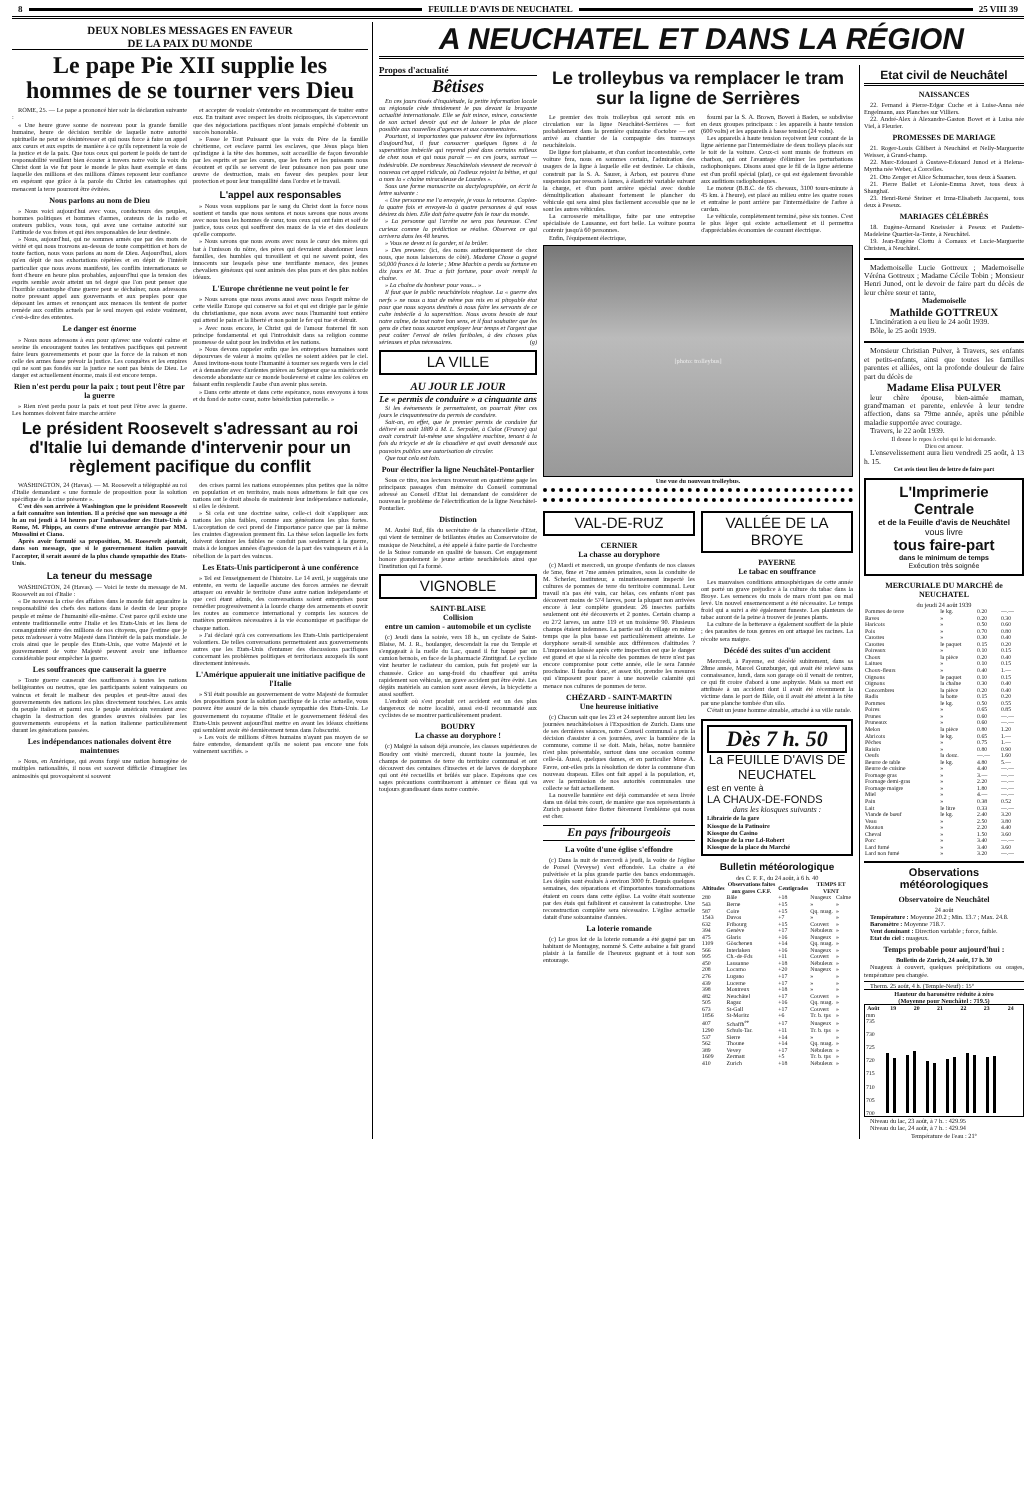8 FEUILLE D'AVIS DE NEUCHATEL 25 VIII 39
DEUX NOBLES MESSAGES EN FAVEUR
DE LA PAIX DU MONDE
Le pape Pie XII supplie les hommes de se tourner vers Dieu
ROME, 25. — Le pape a prononcé hier soir la déclaration suivante :
« Une heure grave sonne de nouveau pour la grande famille humaine, heure de décision terrible de laquelle notre autorité spirituelle ne peut se désintéresser et qui nous force à faire un appel aux cœurs et aux esprits de manière à ce qu'ils reprennent la voie de la justice et de la paix. Que tous ceux qui portent le poids de tant de responsabilité veuillent bien écouter à travers notre voix la voix du Christ dont la vie fut pour le monde le plus haut exemple et dans laquelle des millions et des millions d'âmes reposent leur confiance en espérant que grâce à la parole du Christ les catastrophes qui menacent la terre pourront être évitées.
Nous parlons au nom de Dieu
» Nous voici aujourd'hui avec vous, conducteurs des peuples, hommes politiques et hommes d'armes, orateurs de la radio et orateurs publics, vous tous, qui avez une certaine autorité sur l'attitude de vos frères et qui êtes responsables de leur destinée.
» Nous, aujourd'hui, qui ne sommes armés que par des mots de vérité et qui nous trouvons au-dessus de toute compétition et hors de toute faction, nous vous parlons au nom de Dieu. Aujourd'hui, alors qu'en dépit de nos exhortations répétées et en dépit de l'intérêt particulier que nous avons manifesté, les conflits internationaux se font d'heure en heure plus probables, aujourd'hui que la tension des esprits semble avoir atteint un tel degré que l'on peut penser que l'horrible catastrophe d'une guerre peut se déchaîner, nous adressons notre pressant appel aux gouvernants et aux peuples pour que déposant les armes et renonçant aux menaces ils tentent de porter remède aux conflits actuels par le seul moyen qui existe vraiment, c'est-à-dire des ententes.
Le danger est énorme
» Nous nous adressons à eux pour qu'avec une volonté calme et sereine ils encouragent toutes les tentatives pacifiques qui peuvent faire leurs gouvernements et pour que la force de la raison et non celle des armes fasse prévoir la justice. Les conquêtes et les empires qui ne sont pas fondés sur la justice ne sont pas bénis de Dieu. Le danger est actuellement énorme, mais il est encore temps.
Rien n'est perdu pour la paix ; tout peut l'être par la guerre
» Rien n'est perdu pour la paix et tout peut l'être avec la guerre. Les hommes doivent faire marche arrière
et accepter de vouloir s'entendre en recommençant de traiter entre eux. En traitant avec respect les droits réciproques, ils s'apercevront que des négociations pacifiques n'ont jamais empêché d'obtenir un succès honorable.
» Fasse le Tout Puissant que la voix du Père de la famille chrétienne, cet esclave parmi les esclaves, que Jésus plaça bien qu'indigne à la tête des hommes, soit accueillie de façon favorable par les esprits et par les cœurs, que les forts et les puissants nous écoutent et qu'ils se servent de leur puissance non pas pour une œuvre de destruction, mais en faveur des peuples pour leur protection et pour leur tranquillité dans l'ordre et le travail.
L'appel aux responsables
» Nous vous supplions par le sang du Christ dont la force nous soutient et tandis que nous sentons et nous savons que nous avons avec nous tous les hommes de cœur, tous ceux qui ont faim et soif de justice, tous ceux qui souffrent des maux de la vie et des douleurs qu'elle comporte.
» Nous savons que nous avons avec nous le cœur des mères qui bat à l'unisson du nôtre, des pères qui devraient abandonner leurs familles, des humbles qui travaillent et qui ne savent point, des innocents sur lesquels pèse une terrifiante menace, des jeunes chevaliers généraux qui sont animés des plus purs et des plus nobles idéaux.
L'Europe chrétienne ne veut point le fer
» Nous savons que nous avons aussi avec nous l'esprit même de cette vieille Europe qui conserve sa foi et qui est dirigée par le génie du christianisme, que nous avons avec nous l'humanité tout entière qui attend le pain et la liberté et non point le fer qui tue et détruit.
» Avec nous encore, le Christ qui de l'amour fraternel fit son principe fondamental et qui l'introduisit dans sa religion comme promesse de salut pour les individus et les nations.
» Nous devons rappeler enfin que les entreprises humaines sont dépourvues de valeur à moins qu'elles ne soient aidées par le ciel. Aussi invitons-nous toute l'humanité à tourner ses regards vers le ciel et à demander avec d'ardentes prières au Seigneur que sa miséricorde descende abondante sur ce monde bouleversé et calme les colères en faisant enfin resplendir l'aube d'un avenir plus serein.
» Dans cette attente et dans cette espérance, nous envoyons à tous et du fond de notre cœur, notre bénédiction paternelle. »
Le président Roosevelt s'adressant au roi d'Italie lui demande d'intervenir pour un règlement pacifique du conflit
WASHINGTON, 24 (Havas). — M. Roosevelt a télégraphié au roi d'Italie demandant « une formule de proposition pour la solution spécifique de la crise présente ».
C'est dès son arrivée à Washington que le président Roosevelt a fait connaître son intention. Il a précisé que son message a été lu au roi jeudi à 14 heures par l'ambassadeur des Etats-Unis à Rome, M. Phipps, au cours d'une entrevue arrangée par MM. Mussolini et Ciano.
Après avoir formulé sa proposition, M. Roosevelt ajoutait, dans son message, que si le gouvernement italien pouvait l'accepter, il serait assuré de la plus chaude sympathie des Etats-Unis.
La teneur du message
WASHINGTON, 24 (Havas). — Voici le texte du message de M. Roosevelt au roi d'Italie :
« De nouveau la crise des affaires dans le monde fait apparaître la responsabilité des chefs des nations dans le destin de leur propre peuple et même de l'humanité elle-même. C'est parce qu'il existe une entente traditionnelle entre l'Italie et les Etats-Unis et les liens de consanguinité entre des millions de nos citoyens, que j'estime que je peux m'adresser à votre Majesté dans l'intérêt de la paix mondiale. Je crois ainsi que le peuple des Etats-Unis, que votre Majesté et le gouvernement de votre Majesté peuvent avoir une influence considérable pour empêcher la guerre.
Les souffrances que causerait la guerre
» Toute guerre causerait des souffrances à toutes les nations belligérantes ou neutres, que les participants soient vainqueurs ou vaincus et ferait le malheur des peuples et peut-être aussi des gouvernements des nations les plus directement touchées. Les amis du peuple italien et parmi eux le peuple américain verraient avec chagrin la destruction des grandes œuvres réalisées par les gouvernements européens et la nation italienne particulièrement durant les générations passées.
Les indépendances nationales doivent être maintenues
» Nous, en Amérique, qui avons forgé une nation homogène de multiples nationalités, il nous est souvent difficile d'imaginer les animosités qui provoquèrent si souvent
des crises parmi les nations européennes plus petites que la nôtre en population et en territoire, mais nous admettons le fait que ces nations ont le droit absolu de maintenir leur indépendance nationale, si elles le désirent.
» Si cela est une doctrine saine, celle-ci doit s'appliquer aux nations les plus faibles, comme aux générations les plus fortes. L'acceptation de ceci prend de l'importance parce que par là même les craintes d'agression prennent fin. La thèse selon laquelle les forts doivent dominer les faibles ne conduit pas seulement à la guerre, mais à de longues années d'agression de la part des vainqueurs et à la rébellion de la part des vaincus.
Les Etats-Unis participeront à une conférence
» Tel est l'enseignement de l'histoire. Le 14 avril, je suggérais une entente, en vertu de laquelle aucune des forces armées ne devrait attaquer ou envahir le territoire d'une autre nation indépendante et que ceci étant admis, des conversations soient entreprises pour remédier progressivement à la lourde charge des armements et ouvrir les routes au commerce international y compris les sources de matières premières nécessaires à la vie économique et pacifique de chaque nation.
» J'ai déclaré qu'à ces conversations les Etats-Unis participeraient volontiers. De telles conversations permettraient aux gouvernements autres que les Etats-Unis d'entamer des discussions pacifiques concernant les problèmes politiques et territoriaux auxquels ils sont directement intéressés.
L'Amérique appuierait une initiative pacifique de l'Italie
» S'il était possible au gouvernement de votre Majesté de formuler des propositions pour la solution pacifique de la crise actuelle, vous pouvez être assuré de la très chaude sympathie des Etats-Unis. Le gouvernement du royaume d'Italie et le gouvernement fédéral des Etats-Unis peuvent aujourd'hui mettre en avant les idéaux chrétiens qui semblent avoir été dernièrement tenus dans l'obscurité.
» Les voix de millions d'êtres humains n'ayant pas moyen de se faire entendre, demandent qu'ils ne soient pas encore une fois vainement sacrifiés. »
A NEUCHATEL ET DANS LA RÉGION
Propos d'actualité
Bêtises
En ces jours tissés d'inquiétude, la petite information locale ou régionale cède timidement le pas devant la bruyante actualité internationale. Elle se fait mince, mince, consciente de son actuel devoir qui est de laisser le plus de place possible aux nouvelles d'agences et aux commentaires.
Pourtant, si importantes que puissent être les informations d'aujourd'hui, il faut consacrer quelques lignes à la superstition imbécile qui reprend pied dans certains milieux de chez nous et qui nous paraît — en ces jours, surtout — indésirable. De nombreux Neuchâtelois viennent de recevoir à nouveau cet appel ridicule, où l'odieux rejoint la bêtise, et qui a nom la « chaîne miraculeuse de Lourdes ».
Sous une forme manuscrite ou dactylographiée, on écrit la lettre suivante :
« Une personne me l'a envoyée, je vous la retourne. Copiez-la quatre fois et envoyez-la à quatre personnes à qui vous désirez du bien. Elle doit faire quatre fois le tour du monde.
» La personne qui l'arrête ne sera pas heureuse. C'est curieux comme la prédiction se réalise. Observez ce qui arrivera dans les 48 heures.
» Vous ne devez ni la garder, ni la brûler.
» Des preuves: (ici, des noms authentiquement de chez nous, que nous laisserons de côté). Madame Chose a gagné 50,000 francs à la loterie ; Mme Machin a perdu sa fortune en dix jours et M. Truc a fait fortune, pour avoir rempli la chaîne.
» La chaîne du bonheur pour vous... »
Il faut que le public neuchâtelois réagisse. La « guerre des nerfs » ne nous a tout de même pas mis en si pitoyable état pour que nous soyons destinés à nous faire les servants de ce culte imbécile à la superstition. Nous avons besoin de tout notre calme, de tout notre bon sens, et il faut souhaiter que les gens de chez nous sauront employer leur temps et l'argent que peut coûter l'envoi de telles fariboles, à des choses plus sérieuses et plus nécessaires. (g)
LA VILLE
AU JOUR LE JOUR
Le « permis de conduire » a cinquante ans
Si les événements le permettaient, on pourrait fêter ces jours le cinquantenaire du permis de conduire.
Sait-on, en effet, que le premier permis de conduire fut délivré en août 1889 à M. L. Serpolet, à Culoz (France) qui avait construit lui-même une singulière machine, tenant à la fois du tricycle et de la chaudière et qui avait demandé aux pouvoirs publics une autorisation de circuler.
Que tout cela est loin.
Pour électrifier la ligne Neuchâtel-Pontarlier
Sous ce titre, nos lecteurs trouveront en quatrième page les principaux passages d'un mémoire du Conseil communal adressé au Conseil d'Etat lui demandant de considérer de nouveau le problème de l'électrification de la ligne Neuchâtel-Pontarlier.
Distinction
M. André Ruf, fils du secrétaire de la chancellerie d'Etat, qui vient de terminer de brillantes études au Conservatoire de musique de Neuchâtel, a été appelé à faire partie de l'orchestre de la Suisse romande en qualité de basson. Cet engagement honore grandement le jeune artiste neuchâtelois ainsi que l'institution qui l'a formé.
VIGNOBLE
SAINT-BLAISE
Collision
entre un camion - automobile et un cycliste
(c) Jeudi dans la soirée, vers 18 h., un cycliste de Saint-Blaise, M. J. R., boulanger, descendait la rue du Temple et s'engageait à la ruelle du Lac, quand il fut happé par un camion bernois, en face de la pharmacie Zintitgraf. Le cycliste vint heurter le radiateur du camion, puis fut projeté sur la chaussée. Grâce au sang-froid du chauffeur qui arrêta rapidement son véhicule, un grave accident put être évité. Les dégâts matériels au camion sont assez élevés, la bicyclette a aussi souffert.
L'endroit où s'est produit cet accident est un des plus dangereux de notre localité, aussi est-il recommandé aux cyclistes de se montrer particulièrement prudent.
BOUDRY
La chasse au doryphore !
(c) Malgré la saison déjà avancée, les classes supérieures de Boudry ont visité mercredi, durant toute la journée, les champs de pommes de terre du territoire communal et ont découvert des centaines d'insectes et de larves de doryphore qui ont été recueillis et brûlés sur place. Espérons que ces sages précautions contribueront à atténuer ce fléau qui va toujours grandissant dans notre contrée.
Le trolleybus va remplacer le tram sur la ligne de Serrières
Le premier des trois trolleybus qui seront mis en circulation sur la ligne Neuchâtel-Serrières — fort probablement dans la première quinzaine d'octobre — est arrivé au chantier de la compagnie des tramways neuchâtelois.
De ligne fort plaisante, et d'un confort incontestable, cette voiture fera, nous en sommes certain, l'admiration des usagers de la ligne à laquelle elle est destinée. Le châssis, construit par la S. A. Saurer, à Arbon, est pourvu d'une suspension par ressorts à lames, à élasticité variable suivant la charge, et d'un pont arrière spécial avec double démultiplication abaissant fortement le plancher du véhicule qui sera ainsi plus facilement accessible que ne le sont les autres véhicules.
La carrosserie métallique, faite par une entreprise spécialisée de Lausanne, est fort belle. La voiture pourra contenir jusqu'à 60 personnes.
Enfin, l'équipement électrique,
fourni par la S. A. Brown, Boveri à Baden, se subdivise en deux groupes principaux : les appareils à haute tension (600 volts) et les appareils à basse tension (24 volts).
Les appareils à haute tension reçoivent leur courant de la ligne aérienne par l'intermédiaire de deux trolleys placés sur le toit de la voiture. Ceux-ci sont munis de frotteurs en charbon, qui ont l'avantage d'éliminer les perturbations radiophoniques. Disons aussi que le fil de la ligne aérienne est d'un profil spécial (plat), ce qui est également favorable aux auditions radiophoniques.
Le moteur (B.B.C. de 65 chevaux, 3100 tours-minute à 45 km. à l'heure), est placé au milieu entre les quatre roues et entraîne le pont arrière par l'intermédiaire de l'arbre à cardan.
Le véhicule, complètement terminé, pèse six tonnes. C'est le plus léger qui existe actuellement et il permettra d'appréciables économies de courant électrique.
[photo: trolleybus]
Une vue du nouveau trolleybus.
VAL-DE-RUZ
CERNIER
La chasse au doryphore
(c) Mardi et mercredi, un groupe d'enfants de nos classes de 5me, 6me et 7me années primaires, sous la conduite de M. Scherler, instituteur, a minutieusement inspecté les cultures de pommes de terre du territoire communal. Leur travail n'a pas été vain, car hélas, ces enfants n'ont pas découvert moins de 574 larves, pour la plupart non arrivées encore à leur complète grandeur. 26 insectes parfaits seulement ont été découverts et 2 pontes. Certain champ a eu 272 larves, un autre 119 et un troisième 90. Plusieurs champs étaient indemnes. La partie sud du village en même temps que la plus basse est particulièrement atteinte. Le doryphore serait-il sensible aux différences d'altitudes ? L'impression laissée après cette inspection est que le danger est grand et que si la récolte des pommes de terre n'est pas encore compromise pour cette année, elle le sera l'année prochaine. Il faudra donc, et assez tôt, prendre les mesures qui s'imposent pour parer à une nouvelle calamité qui menace nos cultures de pommes de terre.
CHÉZARD - SAINT-MARTIN
Une heureuse initiative
(c) Chacun sait que les 23 et 24 septembre auront lieu les journées neuchâteloises à l'Exposition de Zurich. Dans une de ses dernières séances, notre Conseil communal a pris la décision d'assister à ces journées, avec la bannière de la commune, comme il se doit. Mais, hélas, notre bannière n'est plus présentable, surtout dans une occasion comme celle-là. Aussi, quelques dames, et en particulier Mme A. Favre, ont-elles pris la résolution de doter la commune d'un nouveau drapeau. Elles ont fait appel à la population, et, avec la permission de nos autorités communales une collecte se fait actuellement.
La nouvelle bannière est déjà commandée et sera livrée dans un délai très court, de manière que nos représentants à Zurich puissent faire flotter fièrement l'emblème qui nous est cher.
En pays fribourgeois
La voûte d'une église s'effondre
(c) Dans la nuit de mercredi à jeudi, la voûte de l'église de Porsel (Veveyse) s'est effondrée. La chaire a été pulvérisée et la plus grande partie des bancs endommagés. Les dégâts sont évalués à environ 3000 fr. Depuis quelques semaines, des réparations et d'importantes transformations étaient en cours dans cette église. La voûte était soutenue par des étais qui faiblirent et causèrent la catastrophe. Une reconstruction complète sera nécessaire. L'église actuelle datait d'une soixantaine d'années.
La loterie romande
(c) Le gros lot de la loterie romande a été gagné par un habitant de Montagny, nommé S. Cette aubaine a fait grand plaisir à la famille de l'heureux gagnant et à tout son entourage.
VALLÉE DE LA BROYE
PAYERNE
Le tabac en souffrance
Les mauvaises conditions atmosphériques de cette année ont porté un grave préjudice à la culture du tabac dans la Broye. Les semences du mois de mars n'ont pas ou mal levé. Un nouvel ensemencement a été nécessaire. Le temps froid qui a suivi a été également funeste. Les planteurs de tabac auront de la peine à trouver de jeunes plants.
La culture de la betterave a également souffert de la pluie ; des parasites de tous genres en ont attaqué les racines. La récolte sera maigre.
Décédé des suites d'un accident
Mercredi, à Payerne, est décédé subitement, dans sa 28me année, Marcel Gunzburger, qui avait été relevé sans connaissance, lundi, dans son garage où il venait de rentrer, ce qui fit croire d'abord à une asphyxie. Mais sa mort est attribuée à un accident dont il avait été récemment la victime dans le port de Bâle, où il avait été atteint à la tête par une planche tombée d'un silo.
C'était un jeune homme aimable, attaché à sa ville natale.
Dès 7 h. 50
La FEUILLE D'AVIS DE NEUCHATEL
est en vente à
LA CHAUX-DE-FONDS
dans les kiosques suivants :
Librairie de la gare
Kiosque de la Patinoire
Kiosque du Casino
Kiosque de la rue Ld-Robert
Kiosque de la place du Marché
Bulletin météorologique
des C. F. F., du 24 août, à 6 h. 40
| Altitudes | Observations faites aux gares C.F.F. | Centigrades | TEMPS ET VENT | |
| --- | --- | --- | --- | --- |
| 280 | Bâle | +18 | Nuageux | Calme |
| 543 | Berne | +15 | » | » |
| 587 | Coire | +15 | Qq. nuag. | » |
| 1543 | Davos | +7 | » | » |
| 632 | Fribourg | +15 | Couvert | » |
| 394 | Genève | +17 | Nébuleux | » |
| 475 | Glaris | +16 | Nuageux | » |
| 1109 | Göschenen | +14 | Qq. nuag. | » |
| 566 | Interlaken | +16 | Nuageux | » |
| 995 | Ch.-de-Fds | +11 | Couvert | » |
| 450 | Lausanne | +18 | Nébuleux | » |
| 208 | Locarno | +20 | Nuageux | » |
| 276 | Lugano | +17 | » | » |
| 439 | Lucerne | +17 | » | » |
| 398 | Montreux | +18 | » | » |
| 482 | Neuchâtel | +17 | Couvert | » |
| 505 | Ragaz | +16 | Qq. nuag. | » |
| 673 | St-Gall | +17 | Couvert | » |
| 1856 | St-Moritz | +6 | Tr. b. tps | » |
| 407 | Schaffh<sup>ee</sup> | +17 | Nuageux | » |
| 1290 | Schuls-Tar. | +11 | Tr. b. tps | » |
| 537 | Sierre | +14 | » | » |
| 562 | Thoune | +14 | Qq. nuag. | » |
| 389 | Vevey | +17 | Nébuleux | » |
| 1609 | Zermatt | +5 | Tr. b. tps | » |
| 410 | Zurich | +18 | Nébuleux | » |
Etat civil de Neuchâtel
NAISSANCES
22. Fernand à Pierre-Edgar Cuche et à Luise-Anna née Engelmann, aux Planches sur Villiers.
22. André-Alex à Alexandre-Gaston Bovet et à Luisa née Viel, à Fleurier.
PROMESSES DE MARIAGE
21. Roger-Louis Glilbert à Neuchâtel et Nelly-Marguerite Weisser, à Grand-champ.
22. Marc-Edouard à Gustave-Edouard Junod et à Helena-Myrtha née Weber, à Corcelles.
21. Otto Zenger et Alice Schumacher, tous deux à Saanen.
21. Pierre Ballet et Léonie-Emma Juvet, tous deux à Shanghaï.
23. Henri-René Steiner et Irma-Elisabeth Jacquemi, tous deux à Peseux.
MARIAGES CÉLÉBRÉS
18. Eugène-Armand Kneissler à Peseux et Paulette-Madeleine Quartier-la-Tente, à Neuchâtel.
19. Jean-Eugène Clottu à Cornaux et Lucie-Marguerite Christen, à Neuchâtel.
Mademoiselle Lucie Gottreux ; Mademoiselle Véréna Gottreux ; Madame Cécile Tobin ; Monsieur Henri Junod, ont le devoir de faire part du décès de leur chère sœur et tante,
Mademoiselle
Mathilde GOTTREUX
L'incinération a eu lieu le 24 août 1939.
Bôle, le 25 août 1939.
Monsieur Christian Pulver, à Travers, ses enfants et petits-enfants, ainsi que toutes les familles parentes et alliées, ont la profonde douleur de faire part du décès de
Madame Elisa PULVER
leur chère épouse, bien-aimée maman, grand'maman et parente, enlevée à leur tendre affection, dans sa 79me année, après une pénible maladie supportée avec courage.
Travers, le 22 août 1939.
Il donne le repos à celui qui le lui demande.
Dieu est amour.
L'ensevelissement aura lieu vendredi 25 août, à 13 h. 15.
Cet avis tient lieu de lettre de faire part
L'Imprimerie Centrale
et de la Feuille d'avis de Neuchâtel
vous livre
tous faire-part
dans le minimum de temps
Exécution très soignée
MERCURIALE DU MARCHÉ de NEUCHATEL
du jeudi 24 août 1939
| Pommes de terre | le kg. | 0.20 | —.— |
| Raves | » | 0.20 | 0.30 |
| Haricots | » | 0.50 | 0.60 |
| Pois | » | 0.70 | 0.80 |
| Carottes | » | 0.30 | 0.40 |
| Carottes | le paquet | 0.15 | 0.20 |
| Poireaux | » | 0.10 | 0.15 |
| Choux | la pièce | 0.20 | 0.40 |
| Laitues | » | 0.10 | 0.15 |
| Choux-fleurs | » | 0.40 | 1.— |
| Oignons | le paquet | 0.10 | 0.15 |
| Oignons | la chaîne | 0.30 | 0.40 |
| Concombres | la pièce | 0.20 | 0.40 |
| Radis | la botte | 0.15 | 0.20 |
| Pommes | le kg. | 0.50 | 0.55 |
| Poires | » | 0.65 | 0.85 |
| Prunes | » | 0.60 | —.— |
| Pruneaux | » | 0.60 | —.— |
| Melon | la pièce | 0.80 | 1.20 |
| Abricots | le kg. | 0.65 | 1.— |
| Pêches | » | 0.75 | 1.— |
| Raisin | » | 0.80 | 0.90 |
| Oeufs | la douz. | —.— | 1.60 |
| Beurre de table | le kg. | 4.80 | 5.— |
| Beurre de cuisine | » | 4.40 | —.— |
| Fromage gras | » | 3.— | —.— |
| Fromage demi-gras | » | 2.20 | —.— |
| Fromage maigre | » | 1.80 | —.— |
| Miel | » | 4.— | —.— |
| Pain | » | 0.38 | 0.52 |
| Lait | le litre | 0.33 | —.— |
| Viande de bœuf | le kg. | 2.40 | 3.20 |
| Veau | » | 2.50 | 3.80 |
| Mouton | » | 2.20 | 4.40 |
| Cheval | » | 1.50 | 3.60 |
| Porc | » | 3.40 | —.— |
| Lard fumé | » | 3.40 | 3.60 |
| Lard non fumé | » | 3.20 | —.— |
Observations météorologiques
Observatoire de Neuchâtel
24 août
Température : Moyenne 20.2 ; Min. 13.7 ; Max. 24.8.
Baromètre : Moyenne 718.7.
Vent dominant : Direction variable ; force, faible.
Etat du ciel : nuageux.
Temps probable pour aujourd'hui :
Bulletin de Zurich, 24 août, 17 h. 30
Nuageux à couvert, quelques précipitations ou orages, température peu changée.
Therm. 25 août, 4 h. (Temple-Neuf) : 15°
Hauteur du baromètre réduite à zéro
(Moyenne pour Neuchâtel : 719.5)
| Août | 19 | 20 | 21 | 22 | 23 | 24 |
| --- | --- | --- | --- | --- | --- | --- |
| mm 735 730 725 720 715 710 705 700 | | | | | | |
Niveau du lac, 23 août, à 7 h. : 429.95
Niveau du lac, 24 août, à 7 h. : 429.94
Température de l'eau : 21°